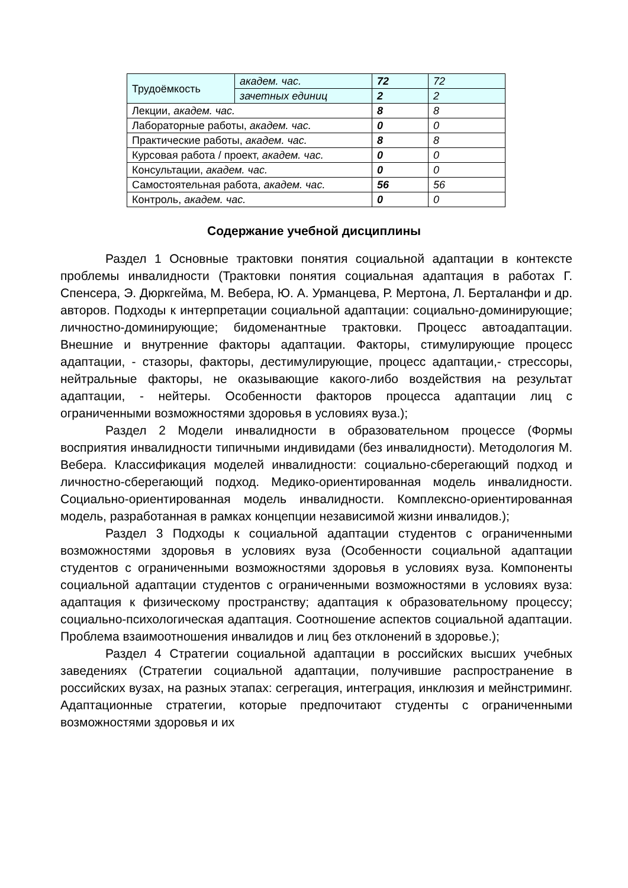| Трудоёмкость | академ. час. | 72 | 72 |
| | зачетных единиц | 2 | 2 |
| Лекции, академ. час. | | 8 | 8 |
| Лабораторные работы, академ. час. | | 0 | 0 |
| Практические работы, академ. час. | | 8 | 8 |
| Курсовая работа / проект, академ. час. | | 0 | 0 |
| Консультации, академ. час. | | 0 | 0 |
| Самостоятельная работа, академ. час. | | 56 | 56 |
| Контроль, академ. час. | | 0 | 0 |
Содержание учебной дисциплины
Раздел 1 Основные трактовки понятия социальной адаптации в контексте проблемы инвалидности (Трактовки понятия социальная адаптация в работах Г. Спенсера, Э. Дюркгейма, М. Вебера, Ю. А. Урманцева, Р. Мертона, Л. Берталанфи и др. авторов. Подходы к интерпретации социальной адаптации: социально-доминирующие; личностно-доминирующие; бидоменантные трактовки. Процесс автоадаптации. Внешние и внутренние факторы адаптации. Факторы, стимулирующие процесс адаптации, - стазоры, факторы, дестимулирующие, процесс адаптации,- стрессоры, нейтральные факторы, не оказывающие какого-либо воздействия на результат адаптации, - нейтеры. Особенности факторов процесса адаптации лиц с ограниченными возможностями здоровья в условиях вуза.);
Раздел 2 Модели инвалидности в образовательном процессе (Формы восприятия инвалидности типичными индивидами (без инвалидности). Методология М. Вебера. Классификация моделей инвалидности: социально-сберегающий подход и личностно-сберегающий подход. Медико-ориентированная модель инвалидности. Социально-ориентированная модель инвалидности. Комплексно-ориентированная модель, разработанная в рамках концепции независимой жизни инвалидов.);
Раздел 3 Подходы к социальной адаптации студентов с ограниченными возможностями здоровья в условиях вуза (Особенности социальной адаптации студентов с ограниченными возможностями здоровья в условиях вуза. Компоненты социальной адаптации студентов с ограниченными возможностями в условиях вуза: адаптация к физическому пространству; адаптация к образовательному процессу; социально-психологическая адаптация. Соотношение аспектов социальной адаптации. Проблема взаимоотношения инвалидов и лиц без отклонений в здоровье.);
Раздел 4 Стратегии социальной адаптации в российских высших учебных заведениях (Стратегии социальной адаптации, получившие распространение в российских вузах, на разных этапах: сегрегация, интеграция, инклюзия и мейнстриминг. Адаптационные стратегии, которые предпочитают студенты с ограниченными возможностями здоровья и их